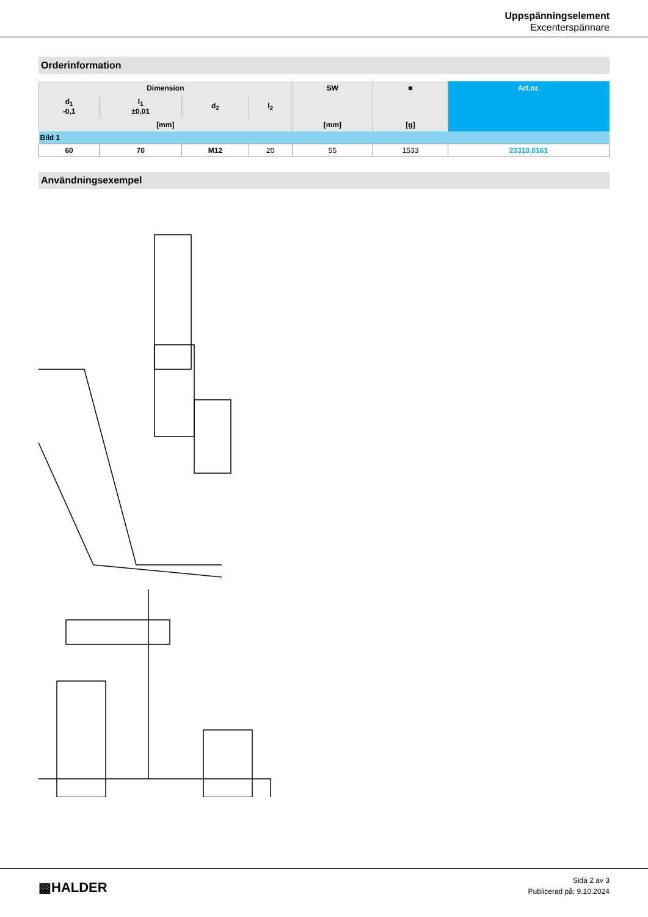Uppspänningselement
Excenterspännare
Orderinformation
| Dimension | | | | SW | ■ | Art.nr. |
| --- | --- | --- | --- | --- | --- | --- |
| d<sub>1</sub> -0,1 | l<sub>1</sub> ±0,01 | d<sub>2</sub> | l<sub>2</sub> | | | |
| [mm] | | | | [mm] | [g] | |
| Bild 1 | | | | | | |
| 60 | 70 | M12 | 20 | 55 | 1533 | 23310.0161 |
Användningsexempel
▩HALDER
Sida 2 av 3
Publicerad på: 9.10.2024